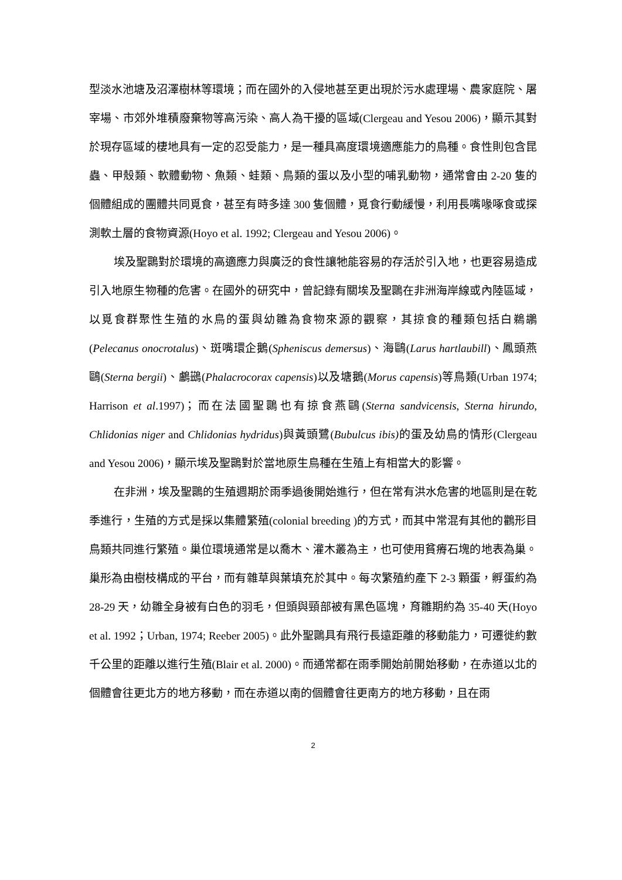型淡水池塘及沼澤樹林等環境；而在國外的入侵地甚至更出現於污水處理場、農家庭院、屠宰場、市郊外堆積廢棄物等高污染、高人為干擾的區域(Clergeau and Yesou 2006)，顯示其對於現存區域的棲地具有一定的忍受能力，是一種具高度環境適應能力的鳥種。食性則包含昆蟲、甲殼類、軟體動物、魚類、蛙類、鳥類的蛋以及小型的哺乳動物，通常會由 2-20 隻的個體組成的團體共同覓食，甚至有時多達 300 隻個體，覓食行動緩慢，利用長嘴喙啄食或探測軟土層的食物資源(Hoyo et al. 1992; Clergeau and Yesou 2006)。
埃及聖䴉對於環境的高適應力與廣泛的食性讓牠能容易的存活於引入地，也更容易造成引入地原生物種的危害。在國外的研究中，曾記錄有關埃及聖䴉在非洲海岸線或內陸區域，以覓食群聚性生殖的水鳥的蛋與幼雛為食物來源的觀察，其掠食的種類包括白鵜鶘(Pelecanus onocrotalus)、斑嘴環企鵝(Spheniscus demersus)、海鷗(Larus hartlaubill)、鳳頭燕鷗(Sterna bergii)、鸕鷀(Phalacrocorax capensis)以及塘鵝(Morus capensis)等鳥類(Urban 1974; Harrison et al.1997)；而在法國聖䴉也有掠食燕鷗(Sterna sandvicensis, Sterna hirundo, Chlidonias niger and Chlidonias hydridus)與黃頭鷺(Bubulcus ibis) 的蛋及幼鳥的情形(Clergeau and Yesou 2006)，顯示埃及聖䴉對於當地原生鳥種在生殖上有相當大的影響。
在非洲，埃及聖䴉的生殖週期於雨季過後開始進行，但在常有洪水危害的地區則是在乾季進行，生殖的方式是採以集體繁殖(colonial breeding )的方式，而其中常混有其他的鸛形目鳥類共同進行繁殖。巢位環境通常是以喬木、灌木叢為主，也可使用貧瘠石塊的地表為巢。巢形為由樹枝構成的平台，而有雜草與葉填充於其中。每次繁殖約產下 2-3 顆蛋，孵蛋約為 28-29 天，幼雛全身被有白色的羽毛，但頭與頸部被有黑色區塊，育雛期約為 35-40 天(Hoyo et al. 1992；Urban, 1974; Reeber 2005)。此外聖䴉具有飛行長遠距離的移動能力，可遷徙約數千公里的距離以進行生殖(Blair et al. 2000)。而通常都在雨季開始前開始移動，在赤道以北的個體會往更北方的地方移動，而在赤道以南的個體會往更南方的地方移動，且在雨
2